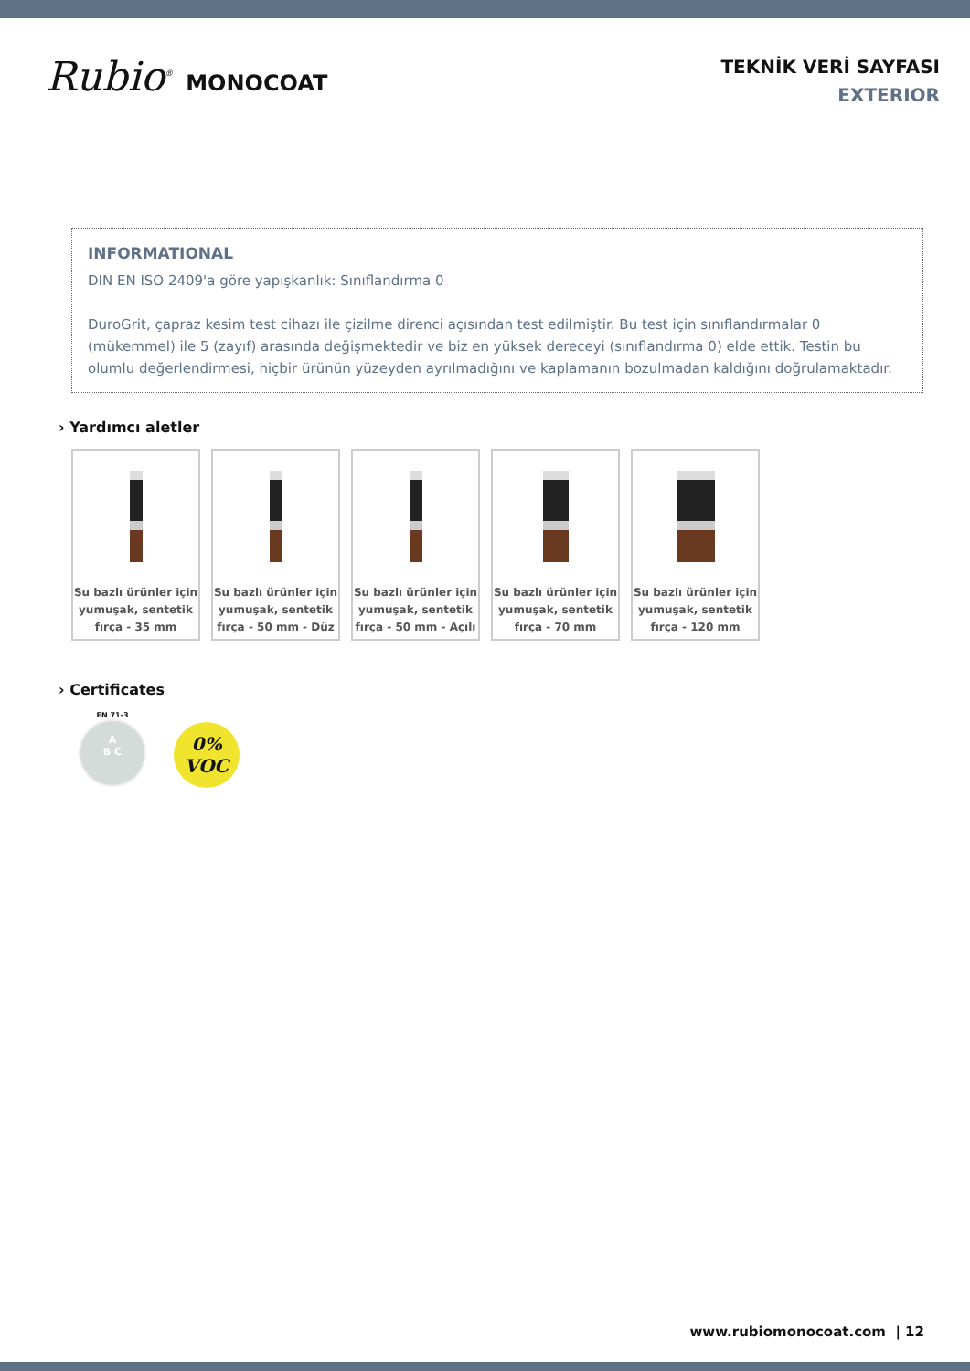Rubio<sup>®</sup> MONOCOAT
TEKNİK VERİ SAYFASI
EXTERIOR
INFORMATIONAL
DIN EN ISO 2409'a göre yapışkanlık: Sınıflandırma 0
DuroGrit, çapraz kesim test cihazı ile çizilme direnci açısından test edilmiştir. Bu test için sınıflandırmalar 0 (mükemmel) ile 5 (zayıf) arasında değişmektedir ve biz en yüksek dereceyi (sınıflandırma 0) elde ettik. Testin bu olumlu değerlendirmesi, hiçbir ürünün yüzeyden ayrılmadığını ve kaplamanın bozulmadan kaldığını doğrulamaktadır.
› Yardımcı aletler
Su bazlı ürünler için yumuşak, sentetik fırça - 35 mm
Su bazlı ürünler için yumuşak, sentetik fırça - 50 mm - Düz
Su bazlı ürünler için yumuşak, sentetik fırça - 50 mm - Açılı
Su bazlı ürünler için yumuşak, sentetik fırça - 70 mm
Su bazlı ürünler için yumuşak, sentetik fırça - 120 mm
› Certificates
EN 71-3
A
B C
0%
VOC
www.rubiomonocoat.com | 12